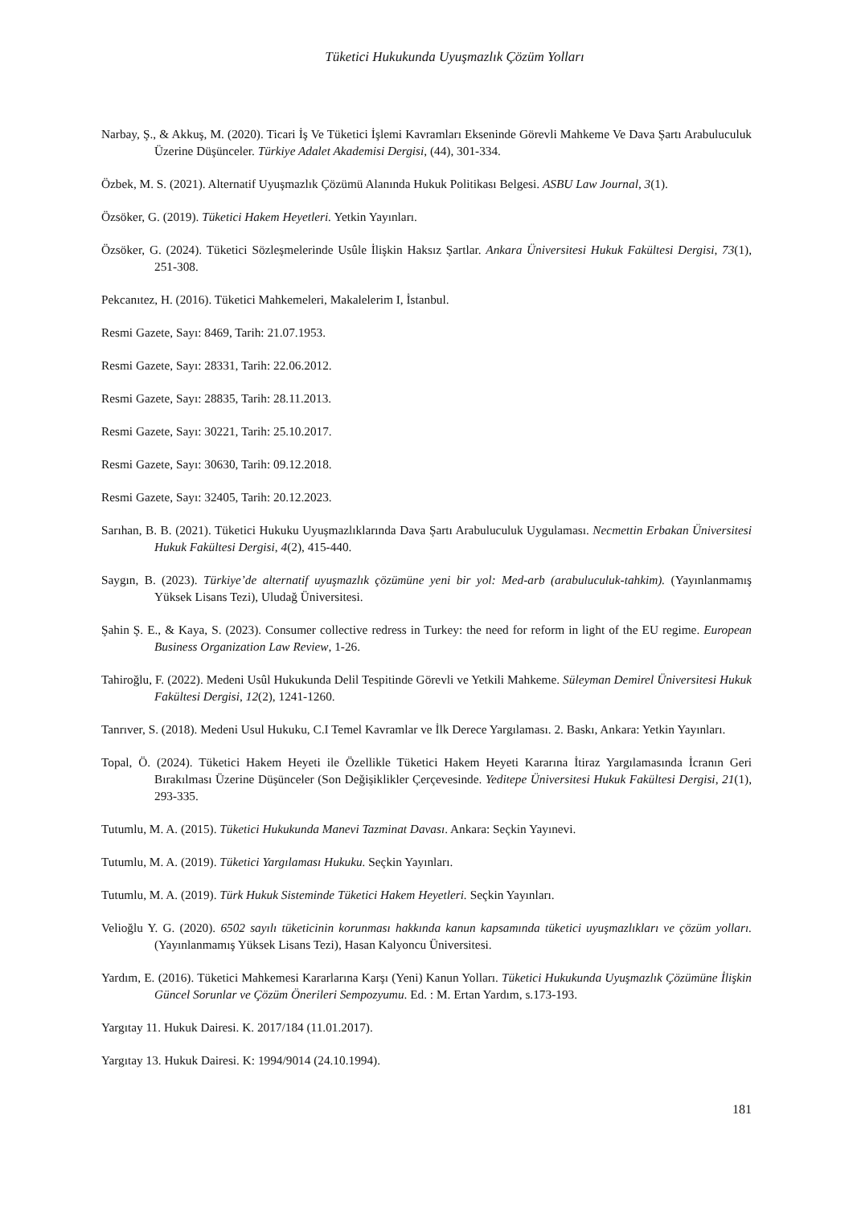Tüketici Hukukunda Uyuşmazlık Çözüm Yolları
Narbay, Ş., & Akkuş, M. (2020). Ticari İş Ve Tüketici İşlemi Kavramları Ekseninde Görevli Mahkeme Ve Dava Şartı Arabuluculuk Üzerine Düşünceler. Türkiye Adalet Akademisi Dergisi, (44), 301-334.
Özbek, M. S. (2021). Alternatif Uyuşmazlık Çözümü Alanında Hukuk Politikası Belgesi. ASBU Law Journal, 3(1).
Özsöker, G. (2019). Tüketici Hakem Heyetleri. Yetkin Yayınları.
Özsöker, G. (2024). Tüketici Sözleşmelerinde Usûle İlişkin Haksız Şartlar. Ankara Üniversitesi Hukuk Fakültesi Dergisi, 73(1), 251-308.
Pekcanıtez, H. (2016). Tüketici Mahkemeleri, Makalelerim I, İstanbul.
Resmi Gazete, Sayı: 8469, Tarih: 21.07.1953.
Resmi Gazete, Sayı: 28331, Tarih: 22.06.2012.
Resmi Gazete, Sayı: 28835, Tarih: 28.11.2013.
Resmi Gazete, Sayı: 30221, Tarih: 25.10.2017.
Resmi Gazete, Sayı: 30630, Tarih: 09.12.2018.
Resmi Gazete, Sayı: 32405, Tarih: 20.12.2023.
Sarıhan, B. B. (2021). Tüketici Hukuku Uyuşmazlıklarında Dava Şartı Arabuluculuk Uygulaması. Necmettin Erbakan Üniversitesi Hukuk Fakültesi Dergisi, 4(2), 415-440.
Saygın, B. (2023). Türkiye’de alternatif uyuşmazlık çözümüne yeni bir yol: Med-arb (arabuluculuk-tahkim). (Yayınlanmamış Yüksek Lisans Tezi), Uludağ Üniversitesi.
Şahin Ş. E., & Kaya, S. (2023). Consumer collective redress in Turkey: the need for reform in light of the EU regime. European Business Organization Law Review, 1-26.
Tahiroğlu, F. (2022). Medeni Usûl Hukukunda Delil Tespitinde Görevli ve Yetkili Mahkeme. Süleyman Demirel Üniversitesi Hukuk Fakültesi Dergisi, 12(2), 1241-1260.
Tanrıver, S. (2018). Medeni Usul Hukuku, C.I Temel Kavramlar ve İlk Derece Yargılaması. 2. Baskı, Ankara: Yetkin Yayınları.
Topal, Ö. (2024). Tüketici Hakem Heyeti ile Özellikle Tüketici Hakem Heyeti Kararına İtiraz Yargılamasında İcranın Geri Bırakılması Üzerine Düşünceler (Son Değişiklikler Çerçevesinde. Yeditepe Üniversitesi Hukuk Fakültesi Dergisi, 21(1), 293-335.
Tutumlu, M. A. (2015). Tüketici Hukukunda Manevi Tazminat Davası. Ankara: Seçkin Yayınevi.
Tutumlu, M. A. (2019). Tüketici Yargılaması Hukuku. Seçkin Yayınları.
Tutumlu, M. A. (2019). Türk Hukuk Sisteminde Tüketici Hakem Heyetleri. Seçkin Yayınları.
Velioğlu Y. G. (2020). 6502 sayılı tüketicinin korunması hakkında kanun kapsamında tüketici uyuşmazlıkları ve çözüm yolları. (Yayınlanmamış Yüksek Lisans Tezi), Hasan Kalyoncu Üniversitesi.
Yardım, E. (2016). Tüketici Mahkemesi Kararlarına Karşı (Yeni) Kanun Yolları. Tüketici Hukukunda Uyuşmazlık Çözümüne İlişkin Güncel Sorunlar ve Çözüm Önerileri Sempozyumu. Ed. : M. Ertan Yardım, s.173-193.
Yargıtay 11. Hukuk Dairesi. K. 2017/184 (11.01.2017).
Yargıtay 13. Hukuk Dairesi. K: 1994/9014 (24.10.1994).
181